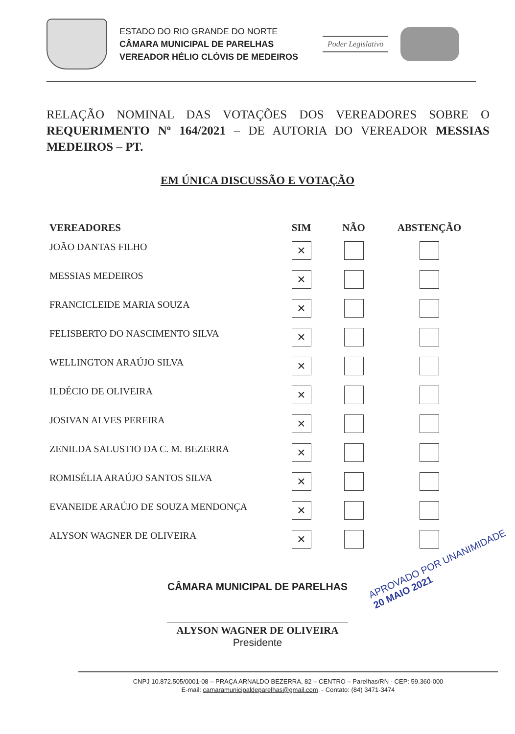ESTADO DO RIO GRANDE DO NORTE
CÂMARA MUNICIPAL DE PARELHAS
VEREADOR HÉLIO CLÓVIS DE MEDEIROS
Poder Legislativo
RELAÇÃO NOMINAL DAS VOTAÇÕES DOS VEREADORES SOBRE O REQUERIMENTO Nº 164/2021 – DE AUTORIA DO VEREADOR MESSIAS MEDEIROS – PT.
EM ÚNICA DISCUSSÃO E VOTAÇÃO
| VEREADORES | SIM | NÃO | ABSTENÇÃO |
| --- | --- | --- | --- |
| JOÃO DANTAS FILHO | × | | |
| MESSIAS MEDEIROS | × | | |
| FRANCICLEIDE MARIA SOUZA | × | | |
| FELISBERTO DO NASCIMENTO SILVA | × | | |
| WELLINGTON ARAÚJO SILVA | × | | |
| ILDÉCIO DE OLIVEIRA | × | | |
| JOSIVAN ALVES PEREIRA | × | | |
| ZENILDA SALUSTIO DA C. M. BEZERRA | × | | |
| ROMISÉLIA ARAÚJO SANTOS SILVA | × | | |
| EVANEIDE ARAÚJO DE SOUZA MENDONÇA | × | | |
| ALYSON WAGNER DE OLIVEIRA | × | | |
CÂMARA MUNICIPAL DE PARELHAS
ALYSON WAGNER DE OLIVEIRA
Presidente
APROVADO POR UNANIMIDADE
20 MAIO 2021
CNPJ 10.872.505/0001-08 – PRAÇA ARNALDO BEZERRA, 82 – CENTRO – Parelhas/RN - CEP: 59.360-000
E-mail: camaramunicipaldeparelhas@gmail.com. - Contato: (84) 3471-3474